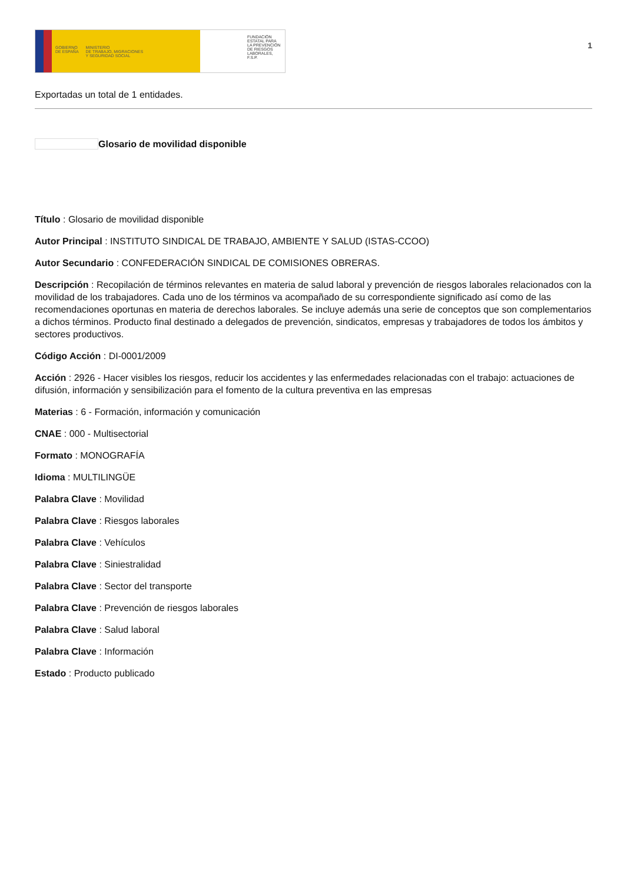GOBIERNO
DE ESPAÑA
MINISTERIO
DE TRABAJO, MIGRACIONES
Y SEGURIDAD SOCIAL
FUNDACIÓN
ESTATAL PARA
LA PREVENCIÓN
DE RIESGOS
LABORALES, F.S.P.
1
Exportadas un total de 1 entidades.
Glosario de movilidad disponible
Título : Glosario de movilidad disponible
Autor Principal : INSTITUTO SINDICAL DE TRABAJO, AMBIENTE Y SALUD (ISTAS-CCOO)
Autor Secundario : CONFEDERACIÓN SINDICAL DE COMISIONES OBRERAS.
Descripción : Recopilación de términos relevantes en materia de salud laboral y prevención de riesgos laborales relacionados con la movilidad de los trabajadores. Cada uno de los términos va acompañado de su correspondiente significado así como de las recomendaciones oportunas en materia de derechos laborales. Se incluye además una serie de conceptos que son complementarios a dichos términos. Producto final destinado a delegados de prevención, sindicatos, empresas y trabajadores de todos los ámbitos y sectores productivos.
Código Acción : DI-0001/2009
Acción : 2926 - Hacer visibles los riesgos, reducir los accidentes y las enfermedades relacionadas con el trabajo: actuaciones de difusión, información y sensibilización para el fomento de la cultura preventiva en las empresas
Materias : 6 - Formación, información y comunicación
CNAE : 000 - Multisectorial
Formato : MONOGRAFÍA
Idioma : MULTILINGÜE
Palabra Clave : Movilidad
Palabra Clave : Riesgos laborales
Palabra Clave : Vehículos
Palabra Clave : Siniestralidad
Palabra Clave : Sector del transporte
Palabra Clave : Prevención de riesgos laborales
Palabra Clave : Salud laboral
Palabra Clave : Información
Estado : Producto publicado